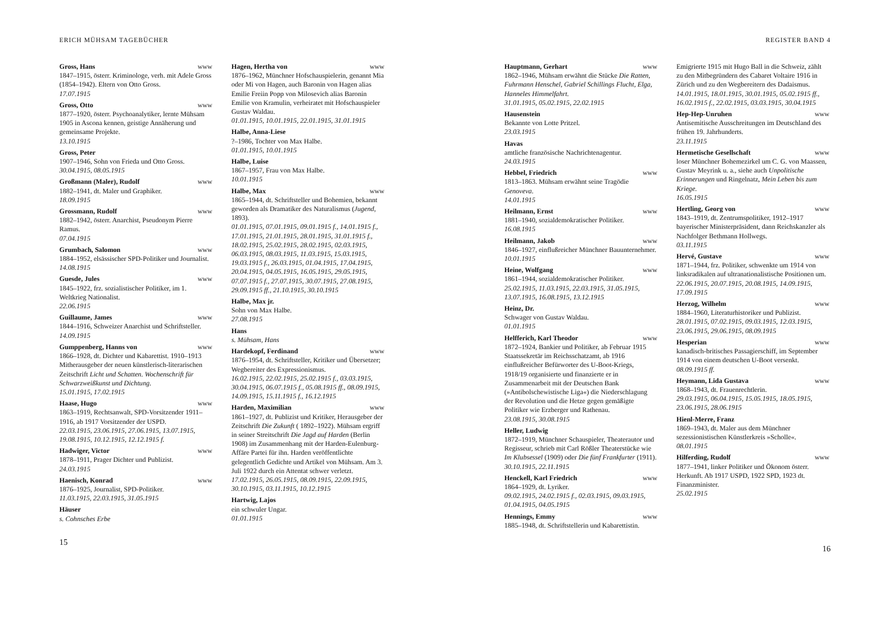ERICH MÜHSAM TAGEBÜCHER
Gross, Hans www
1847–1915, österr. Kriminologe, verh. mit Adele Gross (1854–1942). Eltern von Otto Gross.
17.07.1915
Gross, Otto www
1877–1920, österr. Psychoanalytiker, lernte Mühsam 1905 in Ascona kennen, geistige Annäherung und gemeinsame Projekte.
13.10.1915
Gross, Peter
1907–1946, Sohn von Frieda und Otto Gross.
30.04.1915, 08.05.1915
Großmann (Maler), Rudolf www
1882–1941, dt. Maler und Graphiker.
18.09.1915
Grossmann, Rudolf www
1882–1942, österr. Anarchist, Pseudonym Pierre Ramus.
07.04.1915
Grumbach, Salomon www
1884–1952, elsässischer SPD-Politiker und Journalist.
14.08.1915
Guesde, Jules www
1845–1922, frz. sozialistischer Politiker, im 1. Weltkrieg Nationalist.
22.06.1915
Guillaume, James www
1844–1916, Schweizer Anarchist und Schriftsteller.
14.09.1915
Gumppenberg, Hanns von www
1866–1928, dt. Dichter und Kabarettist. 1910–1913 Mitherausgeber der neuen künstlerisch-literarischen Zeitschrift Licht und Schatten. Wochenschrift für Schwarzweißkunst und Dichtung.
15.01.1915, 17.02.1915
Haase, Hugo www
1863–1919, Rechtsanwalt, SPD-Vorsitzender 1911–1916, ab 1917 Vorsitzender der USPD.
22.03.1915, 23.06.1915, 27.06.1915, 13.07.1915, 19.08.1915, 10.12.1915, 12.12.1915 f.
Hadwiger, Victor www
1878–1911, Prager Dichter und Publizist.
24.03.1915
Haenisch, Konrad www
1876–1925, Journalist, SPD-Politiker.
11.03.1915, 22.03.1915, 31.05.1915
Häuser
s. Cohnsches Erbe
Hagen, Hertha von www
1876–1962, Münchner Hofschauspielerin, genannt Mia oder Mi von Hagen, auch Baronin von Hagen alias Emilie Freiin Popp von Milosevich alias Baronin Emilie von Kramulin, verheiratet mit Hofschauspieler Gustav Waldau.
01.01.1915, 10.01.1915, 22.01.1915, 31.01.1915
Halbe, Anna-Liese
?–1986, Tochter von Max Halbe.
01.01.1915, 10.01.1915
Halbe, Luise
1867–1957, Frau von Max Halbe.
10.01.1915
Halbe, Max www
1865–1944, dt. Schriftsteller und Bohemien, bekannt geworden als Dramatiker des Naturalismus (Jugend, 1893).
01.01.1915, 07.01.1915, 09.01.1915 f., 14.01.1915 f., 17.01.1915, 21.01.1915, 28.01.1915, 31.01.1915 f., 18.02.1915, 25.02.1915, 28.02.1915, 02.03.1915, 06.03.1915, 08.03.1915, 11.03.1915, 15.03.1915, 19.03.1915 f., 26.03.1915, 01.04.1915, 17.04.1915, 20.04.1915, 04.05.1915, 16.05.1915, 29.05.1915, 07.07.1915 f., 27.07.1915, 30.07.1915, 27.08.1915, 29.09.1915 ff., 21.10.1915, 30.10.1915
Halbe, Max jr.
Sohn von Max Halbe.
27.08.1915
Hans
s. Mühsam, Hans
Hardekopf, Ferdinand www
1876–1954, dt. Schriftsteller, Kritiker und Übersetzer; Wegbereiter des Expressionismus.
16.02.1915, 22.02.1915, 25.02.1915 f., 03.03.1915, 30.04.1915, 06.07.1915 f., 05.08.1915 ff., 08.09.1915, 14.09.1915, 15.11.1915 f., 16.12.1915
Harden, Maximilian www
1861–1927, dt. Publizist und Kritiker, Herausgeber der Zeitschrift Die Zukunft ( 1892–1922). Mühsam ergriff in seiner Streitschrift Die Jagd auf Harden (Berlin 1908) im Zusammenhang mit der Harden-Eulenburg-Affäre Partei für ihn. Harden veröffentlichte gelegentlich Gedichte und Artikel von Mühsam. Am 3. Juli 1922 durch ein Attentat schwer verletzt.
17.02.1915, 26.05.1915, 08.09.1915, 22.09.1915, 30.10.1915, 03.11.1915, 10.12.1915
Hartwig, Lajos
ein schwuler Ungar.
01.01.1915
15
REGISTER BAND 4
Hauptmann, Gerhart www
1862–1946, Mühsam erwähnt die Stücke Die Ratten, Fuhrmann Henschel, Gabriel Schillings Flucht, Elga, Hanneles Himmelfahrt.
31.01.1915, 05.02.1915, 22.02.1915
Hausenstein
Bekannte von Lotte Pritzel.
23.03.1915
Havas
amtliche französische Nachrichtenagentur.
24.03.1915
Hebbel, Friedrich www
1813–1863. Mühsam erwähnt seine Tragödie Genoveva.
14.01.1915
Heilmann, Ernst www
1881–1940, sozialdemokratischer Politiker.
16.08.1915
Heilmann, Jakob www
1846–1927, einflußreicher Münchner Bauunternehmer.
10.01.1915
Heine, Wolfgang www
1861–1944, sozialdemokratischer Politiker.
25.02.1915, 11.03.1915, 22.03.1915, 31.05.1915, 13.07.1915, 16.08.1915, 13.12.1915
Heinz, Dr.
Schwager von Gustav Waldau.
01.01.1915
Helfferich, Karl Theodor www
1872–1924, Bankier und Politiker, ab Februar 1915 Staatssekretär im Reichsschatzamt, ab 1916 einflußreicher Befürworter des U-Boot-Kriegs, 1918/19 organisierte und finanzierte er in Zusammenarbeit mit der Deutschen Bank (»Antibolschewistische Liga«) die Niederschlagung der Revolution und die Hetze gegen gemäßigte Politiker wie Erzberger und Rathenau.
23.08.1915, 30.08.1915
Heller, Ludwig
1872–1919, Münchner Schauspieler, Theaterautor und Regisseur, schrieb mit Carl Rößler Theaterstücke wie Im Klubsessel (1909) oder Die fünf Frankfurter (1911).
30.10.1915, 22.11.1915
Henckell, Karl Friedrich www
1864–1929, dt. Lyriker.
09.02.1915, 24.02.1915 f., 02.03.1915, 09.03.1915, 01.04.1915, 04.05.1915
Hennings, Emmy www
1885–1948, dt. Schriftstellerin und Kabarettistin.
Emigrierte 1915 mit Hugo Ball in die Schweiz, zählt zu den Mitbegründern des Cabaret Voltaire 1916 in Zürich und zu den Wegbereitern des Dadaismus.
14.01.1915, 18.01.1915, 30.01.1915, 05.02.1915 ff., 16.02.1915 f., 22.02.1915, 03.03.1915, 30.04.1915
Hep-Hep-Unruhen www
Antisemitische Ausschreitungen im Deutschland des frühen 19. Jahrhunderts.
23.11.1915
Hermetische Gesellschaft www
loser Münchner Bohemezirkel um C. G. von Maassen, Gustav Meyrink u. a., siehe auch Unpolitische Erinnerungen und Ringelnatz, Mein Leben bis zum Kriege.
16.05.1915
Hertling, Georg von www
1843–1919, dt. Zentrumspolitiker, 1912–1917 bayerischer Ministerpräsident, dann Reichskanzler als Nachfolger Bethmann Hollwegs.
03.11.1915
Hervé, Gustave www
1871–1944, frz. Politiker, schwenkte um 1914 von linksradikalen auf ultranationalistische Positionen um.
22.06.1915, 20.07.1915, 20.08.1915, 14.09.1915, 17.09.1915
Herzog, Wilhelm www
1884–1960, Literaturhistoriker und Publizist.
28.01.1915, 07.02.1915, 09.03.1915, 12.03.1915, 23.06.1915, 29.06.1915, 08.09.1915
Hesperian www
kanadisch-britisches Passagierschiff, im September 1914 von einem deutschen U-Boot versenkt.
08.09.1915 ff.
Heymann, Lida Gustava www
1868–1943, dt. Frauenrechtlerin.
29.03.1915, 06.04.1915, 15.05.1915, 18.05.1915, 23.06.1915, 28.06.1915
Hienl-Merre, Franz
1869–1943, dt. Maler aus dem Münchner sezessionistischen Künstlerkreis »Scholle«.
08.01.1915
Hilferding, Rudolf www
1877–1941, linker Politiker und Ökonom österr. Herkunft. Ab 1917 USPD, 1922 SPD, 1923 dt. Finanzminister.
25.02.1915
16